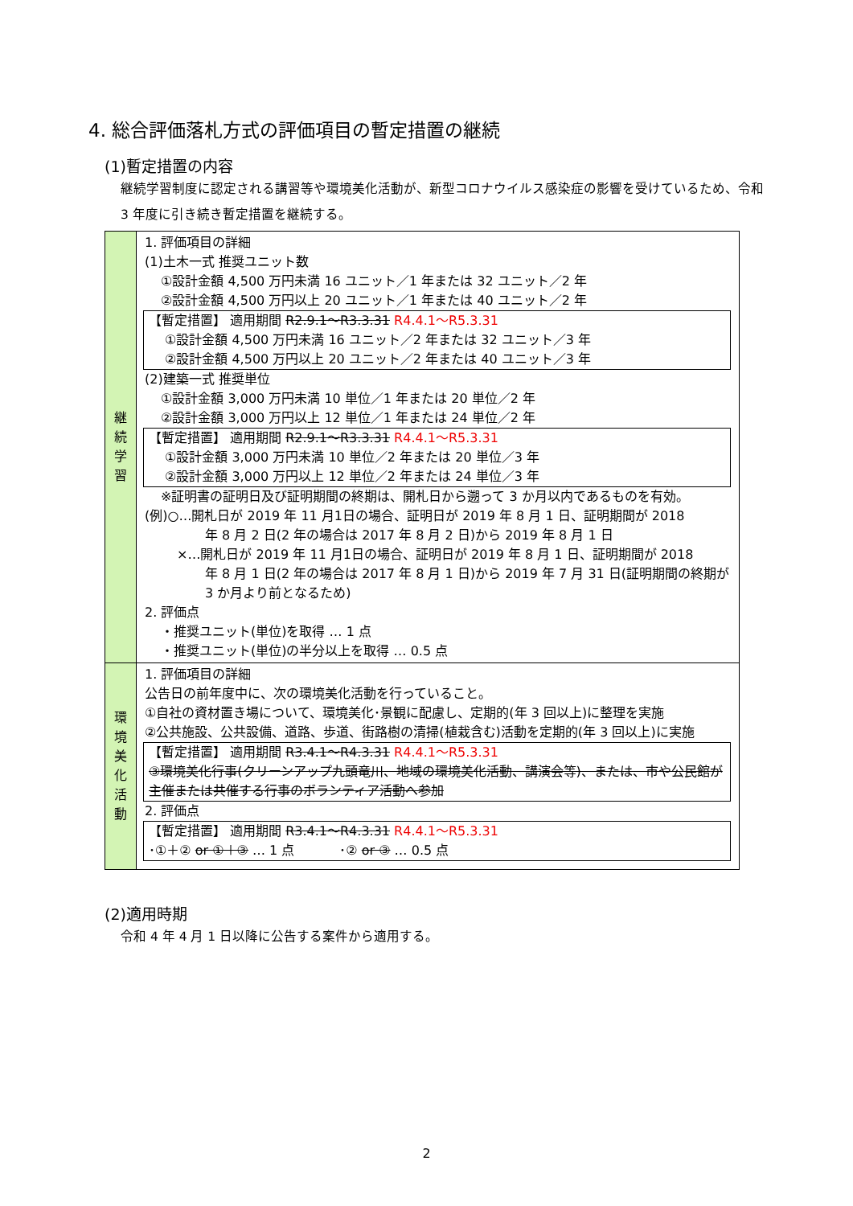4. 総合評価落札方式の評価項目の暫定措置の継続
(1)暫定措置の内容
継続学習制度に認定される講習等や環境美化活動が、新型コロナウイルス感染症の影響を受けているため、令和 3 年度に引き続き暫定措置を継続する。
| 継 続 学 習 | 1. 評価項目の詳細 (1)土木一式 推奨ユニット数 ①設計金額 4,500 万円未満 16 ユニット／1 年または 32 ユニット／2 年 ②設計金額 4,500 万円以上 20 ユニット／1 年または 40 ユニット／2 年 【暫定措置】 適用期間 R2.9.1～R3.3.31 R4.4.1～R5.3.31 ①設計金額 4,500 万円未満 16 ユニット／2 年または 32 ユニット／3 年 ②設計金額 4,500 万円以上 20 ユニット／2 年または 40 ユニット／3 年 (2)建築一式 推奨単位 ①設計金額 3,000 万円未満 10 単位／1 年または 20 単位／2 年 ②設計金額 3,000 万円以上 12 単位／1 年または 24 単位／2 年 【暫定措置】 適用期間 R2.9.1～R3.3.31 R4.4.1～R5.3.31 ①設計金額 3,000 万円未満 10 単位／2 年または 20 単位／3 年 ②設計金額 3,000 万円以上 12 単位／2 年または 24 単位／3 年 ※証明書の証明日及び証明期間の終期は、開札日から遡って 3 か月以内であるものを有効。 (例)○…開札日が 2019 年 11 月1日の場合、証明日が 2019 年 8 月 1 日、証明期間が 2018 年 8 月 2 日(2 年の場合は 2017 年 8 月 2 日)から 2019 年 8 月 1 日 ×…開札日が 2019 年 11 月1日の場合、証明日が 2019 年 8 月 1 日、証明期間が 2018 年 8 月 1 日(2 年の場合は 2017 年 8 月 1 日)から 2019 年 7 月 31 日(証明期間の終期が 3 か月より前となるため) 2. 評価点 ・推奨ユニット(単位)を取得 … 1 点 ・推奨ユニット(単位)の半分以上を取得 … 0.5 点 |
| 環 境 美 化 活 動 | 1. 評価項目の詳細 公告日の前年度中に、次の環境美化活動を行っていること。 ①自社の資材置き場について、環境美化･景観に配慮し、定期的(年 3 回以上)に整理を実施 ②公共施設、公共設備、道路、歩道、街路樹の清掃(植栽含む)活動を定期的(年 3 回以上)に実施 【暫定措置】 適用期間 R3.4.1～R4.3.31 R4.4.1～R5.3.31 ③環境美化行事(クリーンアップ九頭竜川、地域の環境美化活動、講演会等)、または、市や公民館が主催または共催する行事のボランティア活動へ参加 2. 評価点 【暫定措置】 適用期間 R3.4.1～R4.3.31 R4.4.1～R5.3.31 ･①＋② or ①＋③ … 1 点 ･② or ③ … 0.5 点 |
(2)適用時期
令和 4 年 4 月 1 日以降に公告する案件から適用する。
2